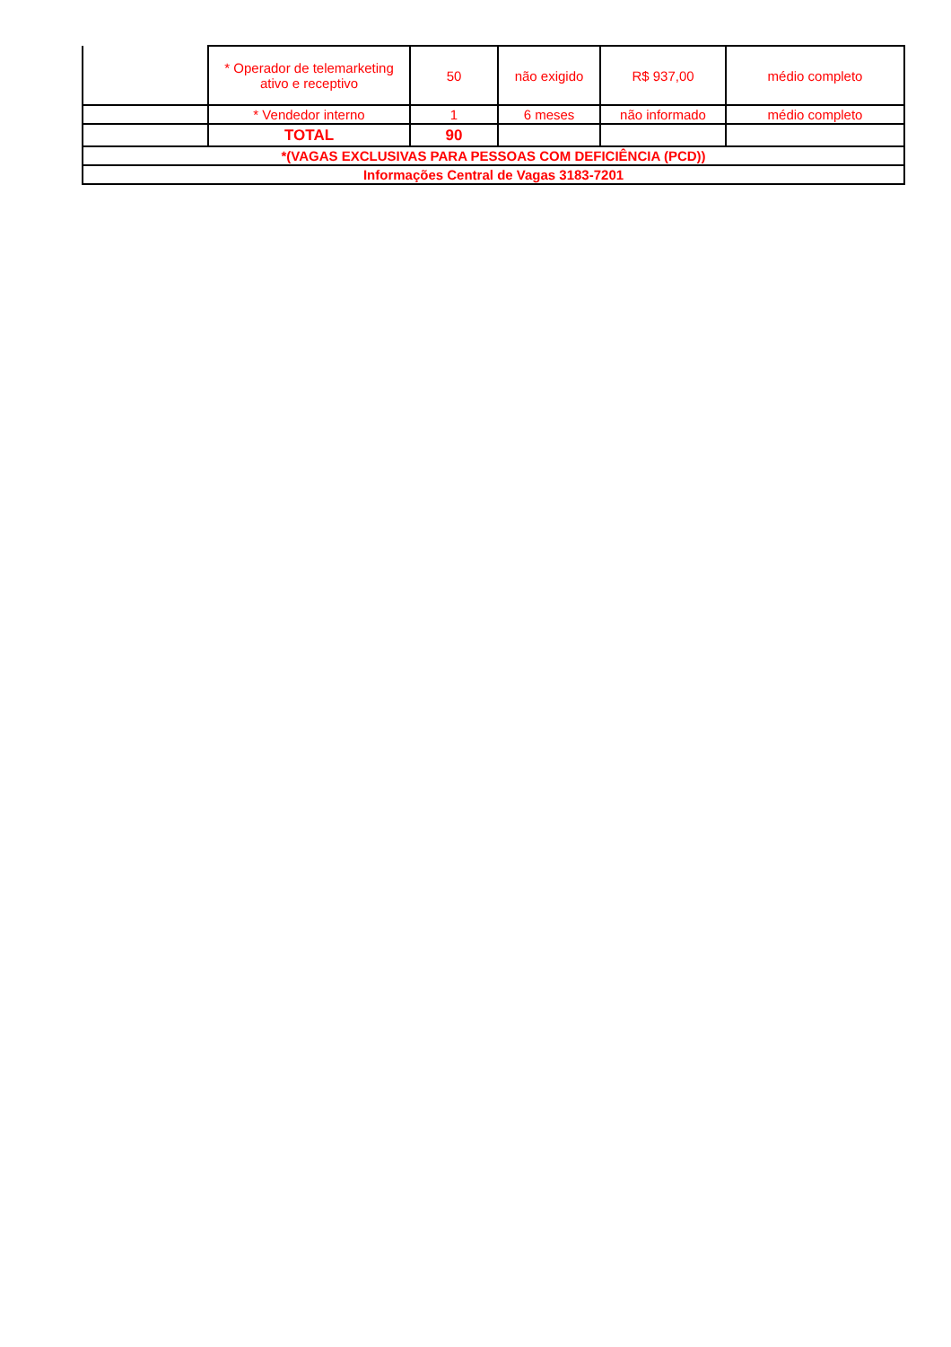| | * Operador de telemarketing ativo e receptivo | 50 | não exigido | R$ 937,00 | médio completo |
| | * Vendedor interno | 1 | 6 meses | não informado | médio completo |
| | TOTAL | 90 | | | |
| *(VAGAS EXCLUSIVAS PARA PESSOAS COM DEFICIÊNCIA (PCD)) | | | | | |
| Informações Central de Vagas 3183-7201 | | | | | |